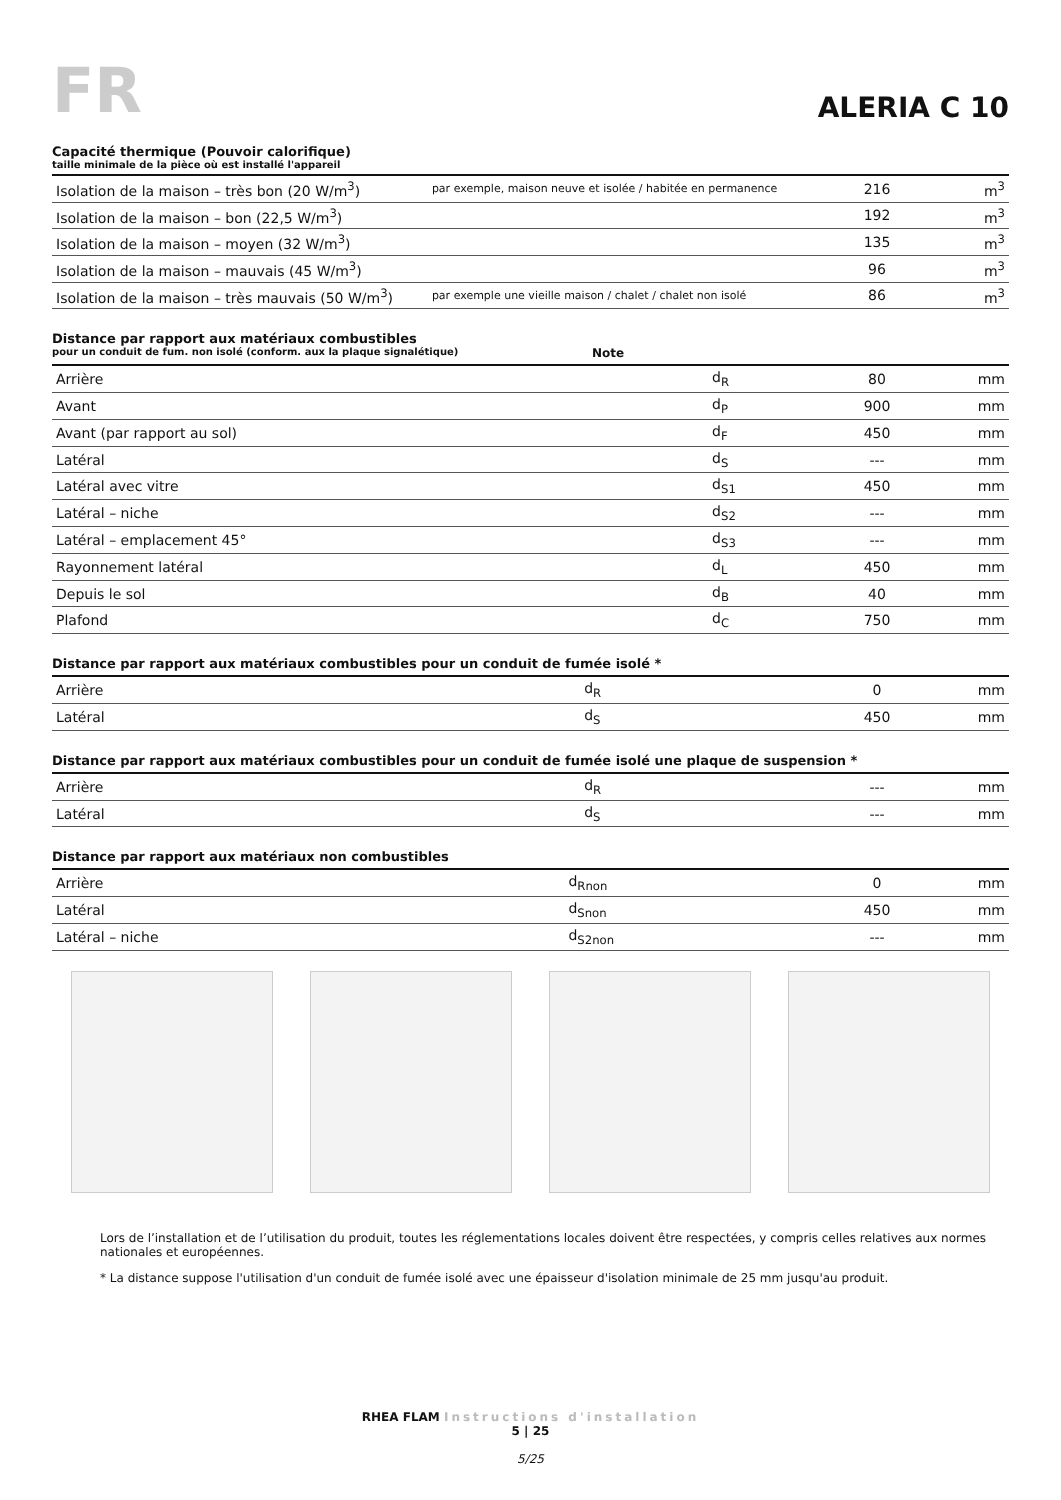FR
ALERIA C 10
Capacité thermique (Pouvoir calorifique)
taille minimale de la pièce où est installé l'appareil
| Isolation de la maison – très bon (20 W/m<sup>3</sup>) | par exemple, maison neuve et isolée / habitée en permanence | 216 | m<sup>3</sup> |
| Isolation de la maison – bon (22,5 W/m<sup>3</sup>) | | 192 | m<sup>3</sup> |
| Isolation de la maison – moyen (32 W/m<sup>3</sup>) | | 135 | m<sup>3</sup> |
| Isolation de la maison – mauvais (45 W/m<sup>3</sup>) | | 96 | m<sup>3</sup> |
| Isolation de la maison – très mauvais (50 W/m<sup>3</sup>) | par exemple une vieille maison / chalet / chalet non isolé | 86 | m<sup>3</sup> |
Distance par rapport aux matériaux combustibles
pour un conduit de fum. non isolé (conform. aux la plaque signalétique) Note
| Arrière | d<sub>R</sub> | 80 | mm |
| Avant | d<sub>P</sub> | 900 | mm |
| Avant (par rapport au sol) | d<sub>F</sub> | 450 | mm |
| Latéral | d<sub>S</sub> | --- | mm |
| Latéral avec vitre | d<sub>S1</sub> | 450 | mm |
| Latéral – niche | d<sub>S2</sub> | --- | mm |
| Latéral – emplacement 45° | d<sub>S3</sub> | --- | mm |
| Rayonnement latéral | d<sub>L</sub> | 450 | mm |
| Depuis le sol | d<sub>B</sub> | 40 | mm |
| Plafond | d<sub>C</sub> | 750 | mm |
Distance par rapport aux matériaux combustibles pour un conduit de fumée isolé *
| Arrière | d<sub>R</sub> | 0 | mm |
| Latéral | d<sub>S</sub> | 450 | mm |
Distance par rapport aux matériaux combustibles pour un conduit de fumée isolé une plaque de suspension *
| Arrière | d<sub>R</sub> | --- | mm |
| Latéral | d<sub>S</sub> | --- | mm |
Distance par rapport aux matériaux non combustibles
| Arrière | d<sub>Rnon</sub> | 0 | mm |
| Latéral | d<sub>Snon</sub> | 450 | mm |
| Latéral – niche | d<sub>S2non</sub> | --- | mm |
Lors de l’installation et de l’utilisation du produit, toutes les réglementations locales doivent être respectées, y compris celles relatives aux normes nationales et européennes.
* La distance suppose l'utilisation d'un conduit de fumée isolé avec une épaisseur d'isolation minimale de 25 mm jusqu'au produit.
RHEA FLAM Instructions d'installation
5 | 25
5/25